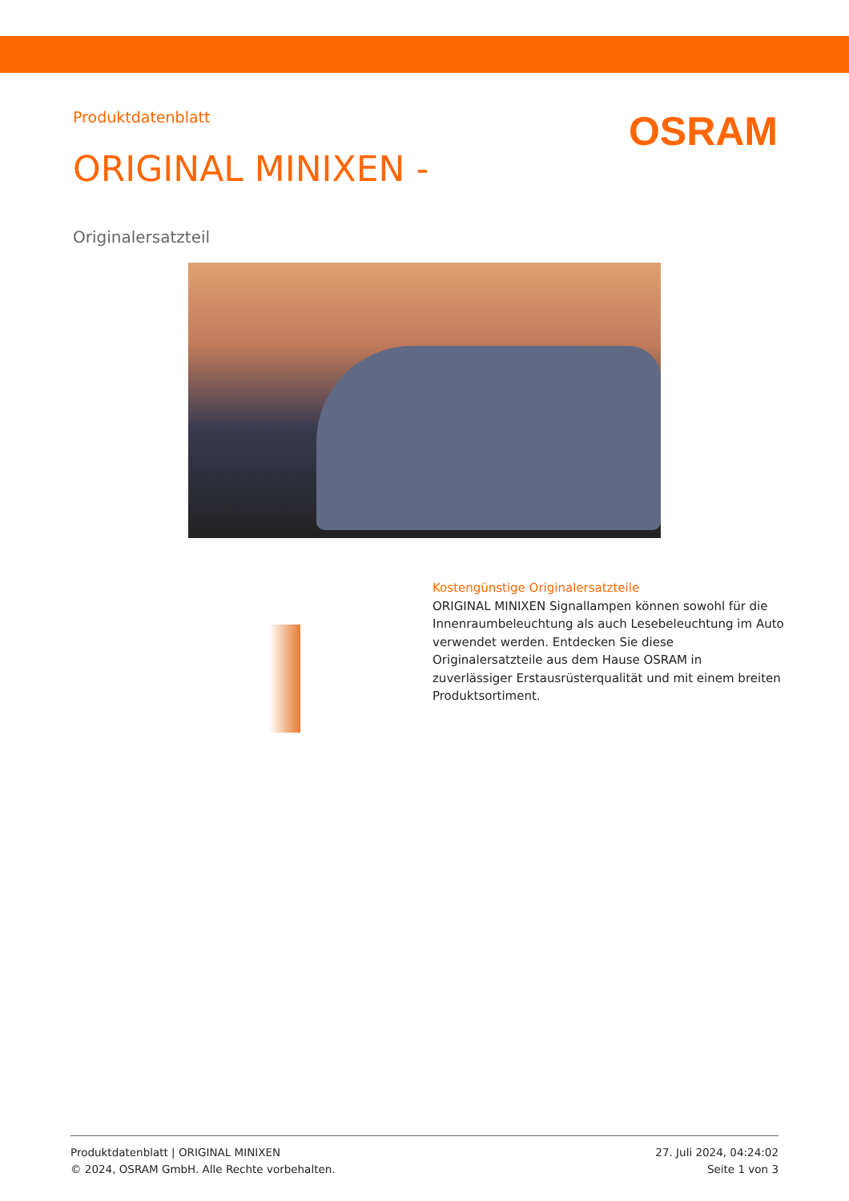Produktdatenblatt
OSRAM
ORIGINAL MINIXEN -
Originalersatzteil
Kostengünstige Originalersatzteile
ORIGINAL MINIXEN Signallampen können sowohl für die Innenraumbeleuchtung als auch Lesebeleuchtung im Auto verwendet werden. Entdecken Sie diese Originalersatzteile aus dem Hause OSRAM in zuverlässiger Erstausrüsterqualität und mit einem breiten Produktsortiment.
Produktdatenblatt | ORIGINAL MINIXEN
© 2024, OSRAM GmbH. Alle Rechte vorbehalten.
27. Juli 2024, 04:24:02
Seite 1 von 3